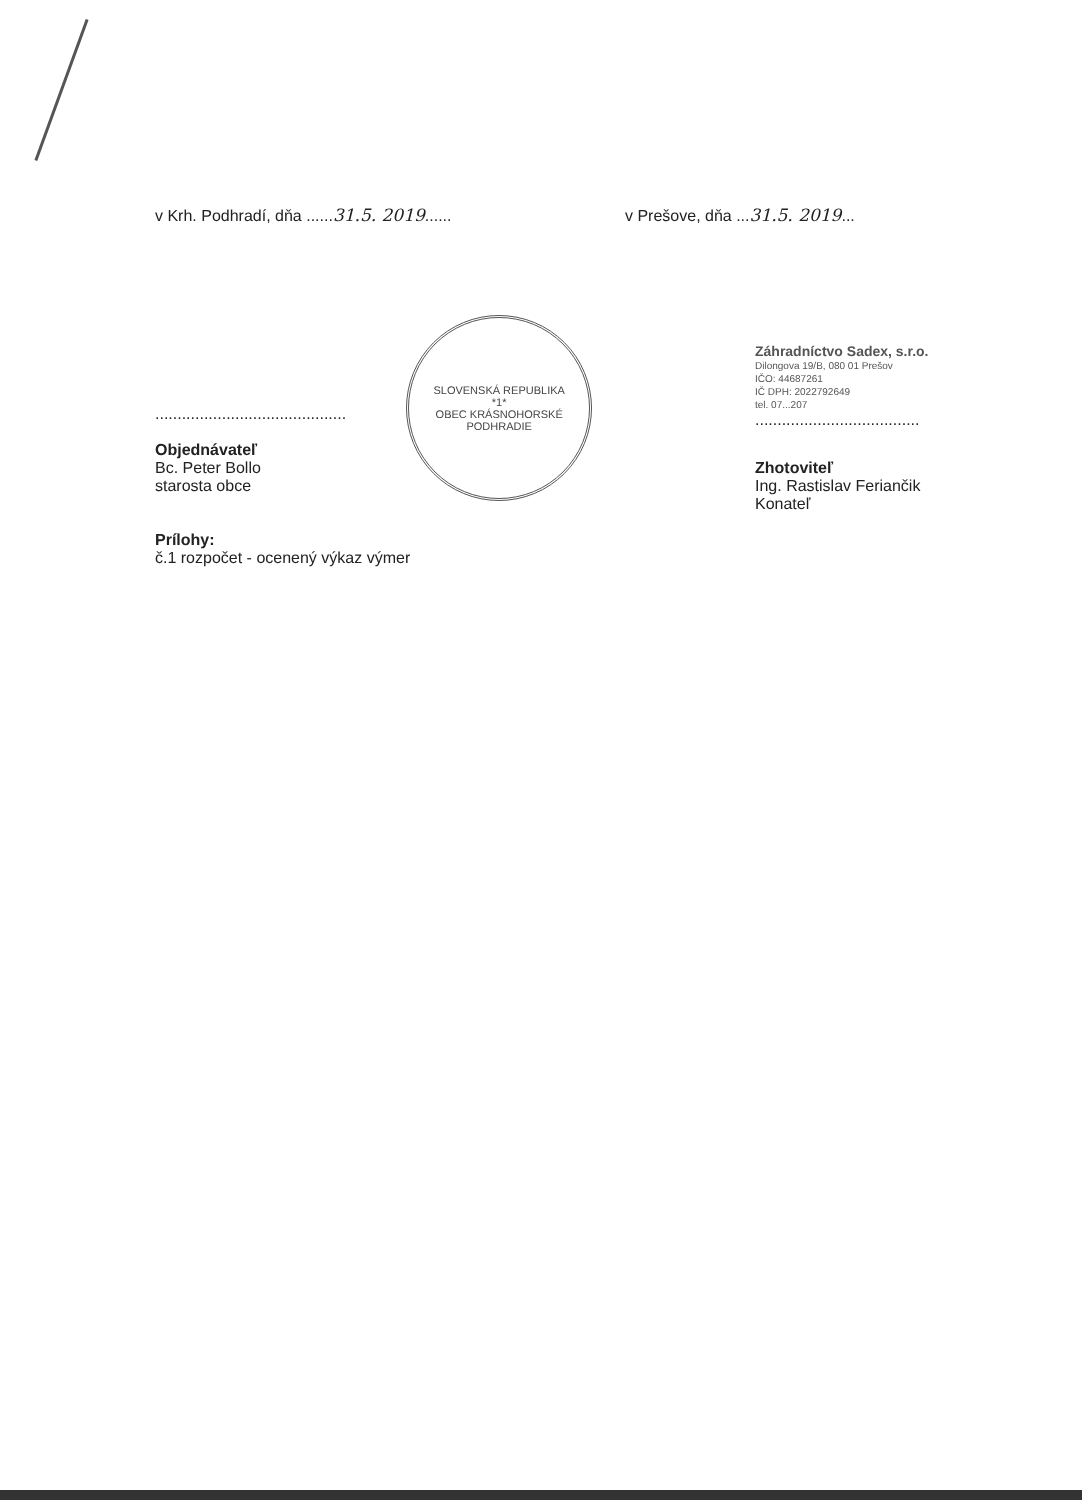v Krh. Podhradí, dňa ......31.5. 2019...... v Prešove, dňa ...31.5. 2019...
...........................................
Objednávateľ
Bc. Peter Bollo
starosta obce
SLOVENSKÁ REPUBLIKA
*1*
OBEC KRÁSNOHORSKÉ PODHRADIE
Prílohy:
č.1 rozpočet - ocenený výkaz výmer
Záhradníctvo Sadex, s.r.o.
Dilongova 19/B, 080 01 Prešov
IČO: 44687261
IČ DPH: 2022792649
tel. 07...207
.....................................
Zhotoviteľ
Ing. Rastislav Feriančik
Konateľ